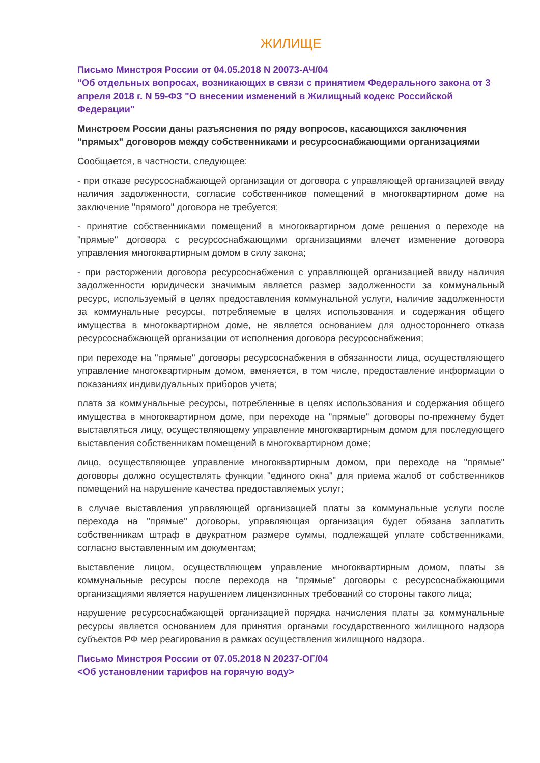ЖИЛИЩЕ
Письмо Минстроя России от 04.05.2018 N 20073-АЧ/04
"Об отдельных вопросах, возникающих в связи с принятием Федерального закона от 3 апреля 2018 г. N 59-ФЗ "О внесении изменений в Жилищный кодекс Российской Федерации"
Минстроем России даны разъяснения по ряду вопросов, касающихся заключения "прямых" договоров между собственниками и ресурсоснабжающими организациями
Сообщается, в частности, следующее:
- при отказе ресурсоснабжающей организации от договора с управляющей организацией ввиду наличия задолженности, согласие собственников помещений в многоквартирном доме на заключение "прямого" договора не требуется;
- принятие собственниками помещений в многоквартирном доме решения о переходе на "прямые" договора с ресурсоснабжающими организациями влечет изменение договора управления многоквартирным домом в силу закона;
- при расторжении договора ресурсоснабжения с управляющей организацией ввиду наличия задолженности юридически значимым является размер задолженности за коммунальный ресурс, используемый в целях предоставления коммунальной услуги, наличие задолженности за коммунальные ресурсы, потребляемые в целях использования и содержания общего имущества в многоквартирном доме, не является основанием для одностороннего отказа ресурсоснабжающей организации от исполнения договора ресурсоснабжения;
при переходе на "прямые" договоры ресурсоснабжения в обязанности лица, осуществляющего управление многоквартирным домом, вменяется, в том числе, предоставление информации о показаниях индивидуальных приборов учета;
плата за коммунальные ресурсы, потребленные в целях использования и содержания общего имущества в многоквартирном доме, при переходе на "прямые" договоры по-прежнему будет выставляться лицу, осуществляющему управление многоквартирным домом для последующего выставления собственникам помещений в многоквартирном доме;
лицо, осуществляющее управление многоквартирным домом, при переходе на "прямые" договоры должно осуществлять функции "единого окна" для приема жалоб от собственников помещений на нарушение качества предоставляемых услуг;
в случае выставления управляющей организацией платы за коммунальные услуги после перехода на "прямые" договоры, управляющая организация будет обязана заплатить собственникам штраф в двукратном размере суммы, подлежащей уплате собственниками, согласно выставленным им документам;
выставление лицом, осуществляющем управление многоквартирным домом, платы за коммунальные ресурсы после перехода на "прямые" договоры с ресурсоснабжающими организациями является нарушением лицензионных требований со стороны такого лица;
нарушение ресурсоснабжающей организацией порядка начисления платы за коммунальные ресурсы является основанием для принятия органами государственного жилищного надзора субъектов РФ мер реагирования в рамках осуществления жилищного надзора.
Письмо Минстроя России от 07.05.2018 N 20237-ОГ/04
<Об установлении тарифов на горячую воду>